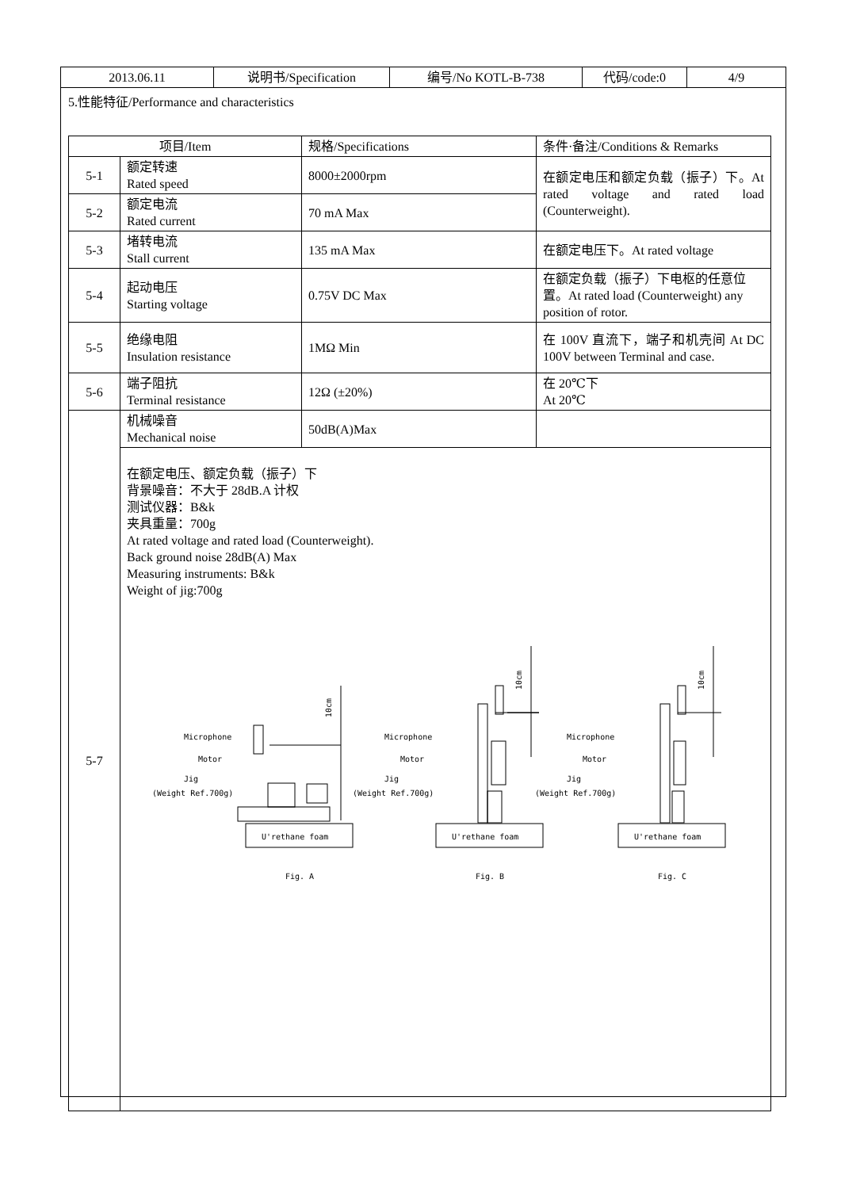| 2013.06.11 | 说明书/Specification | 编号/No KOTL-B-738 | 代码/code:0 | 4/9 |
5.性能特征/Performance and characteristics
| 项目/Item | | 规格/Specifications | 条件·备注/Conditions & Remarks |
| --- | --- | --- | --- |
| 5-1 | 额定转速 Rated speed | 8000±2000rpm | 在额定电压和额定负载（振子）下。At rated voltage and rated load (Counterweight). |
| 5-2 | 额定电流 Rated current | 70 mA Max | |
| 5-3 | 堵转电流 Stall current | 135 mA Max | 在额定电压下。At rated voltage |
| 5-4 | 起动电压 Starting voltage | 0.75V DC Max | 在额定负载（振子）下电枢的任意位置。At rated load (Counterweight) any position of rotor. |
| 5-5 | 绝缘电阻 Insulation resistance | 1MΩ Min | 在 100V 直流下，端子和机壳间 At DC 100V between Terminal and case. |
| 5-6 | 端子阻抗 Terminal resistance | 12Ω (±20%) | 在 20℃下 At 20℃ |
| 5-7 | 机械噪音 Mechanical noise | 50dB(A)Max | |
| | 在额定电压、额定负载（振子）下 背景噪音：不大于 28dB.A 计权 测试仪器：B&k 夹具重量：700g At rated voltage and rated load (Counterweight). Back ground noise 28dB(A) Max Measuring instruments: B&k Weight of jig:700g Microphone Motor Jig (Weight Ref.700g) U'rethane foam Fig. A Microphone Motor Jig (Weight Ref.700g) U'rethane foam Fig. B Microphone Motor Jig (Weight Ref.700g) U'rethane foam Fig. C 10cm 10cm 10cm | | |